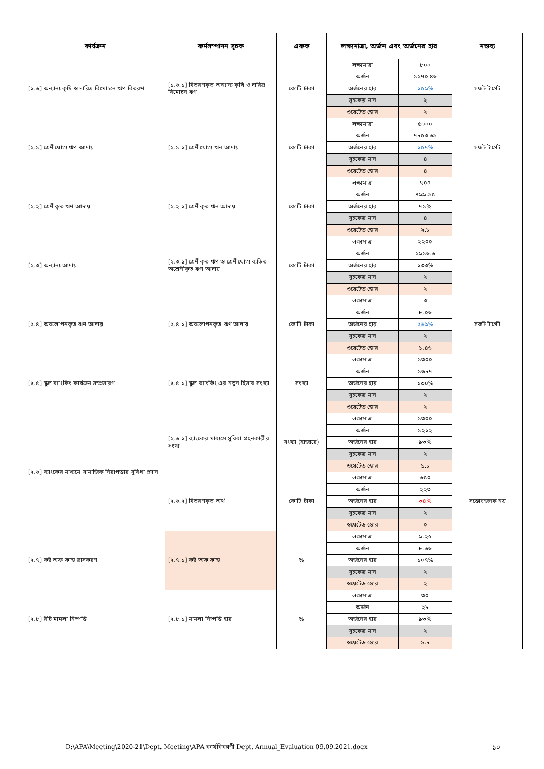| কার্যক্রম | কর্মসম্পাদন সূচক | একক | লক্ষ্যমাত্রা, অর্জন এবং অর্জনের হার | | মন্তব্য |
| --- | --- | --- | --- | --- | --- |
| [১.৬] অন্যান্য কৃষি ও দারিদ্র বিমোচনে ঋণ বিতরণ | [১.৬.১] বিতরণকৃত অন্যান্য কৃষি ও দারিদ্র বিমোচন ঋণ | কোটি টাকা | লক্ষ্যমাত্রা | ৮০০ | সফট টার্গেট |
| | | | অর্জন | ১২৭০.৪৬ | |
| | | | অর্জনের হার | ১৫৯% | |
| | | | সূচকের মান | ২ | |
| | | | ওয়েটেড স্কোর | ২ | |
| [২.১] শ্রেণীযোগ্য ঋণ আদায় | [২.১.১] শ্রেণীযোগ্য ঋন আদায় | কোটি টাকা | লক্ষ্যমাত্রা | ৫০০০ | সফট টার্গেট |
| | | | অর্জন | ৭৮৫৩.৬৯ | |
| | | | অর্জনের হার | ১৫৭% | |
| | | | সূচকের মান | ৪ | |
| | | | ওয়েটেড স্কোর | ৪ | |
| [২.২] শ্রেণীকৃত ঋণ আদায় | [২.২.১] শ্রেণীকৃত ঋন আদায় | কোটি টাকা | লক্ষ্যমাত্রা | ৭০০ | |
| | | | অর্জন | ৪৯৯.৯৫ | |
| | | | অর্জনের হার | ৭১% | |
| | | | সূচকের মান | ৪ | |
| | | | ওয়েটেড স্কোর | ২.৮ | |
| [২.৩] অন্যান্য আদায় | [২.৩.১] শ্রেণীকৃত ঋণ ও শ্রেণীযোগ্য ব্যতিত অশ্রেনীকৃত ঋণ আদায় | কোটি টাকা | লক্ষ্যমাত্রা | ২২০০ | |
| | | | অর্জন | ২৯১৬.৬ | |
| | | | অর্জনের হার | ১৩৩% | |
| | | | সূচকের মান | ২ | |
| | | | ওয়েটেড স্কোর | ২ | |
| [২.৪] অবলোপনকৃত ঋণ আদায় | [২.৪.১] অবলোপনকৃত ঋণ আদায় | কোটি টাকা | লক্ষ্যমাত্রা | ৩ | সফট টার্গেট |
| | | | অর্জন | ৮.০৬ | |
| | | | অর্জনের হার | ২৬৯% | |
| | | | সূচকের মান | ২ | |
| | | | ওয়েটেড স্কোর | ১.৪৬ | |
| [২.৫] স্কুল ব্যাংকিং কার্যক্রম সম্প্রসারণ | [২.৫.১] স্কুল ব্যাংকিং এর নতুন হিসাব সংখ্যা | সংখ্যা | লক্ষ্যমাত্রা | ১৩০০ | |
| | | | অর্জন | ১৬৮৭ | |
| | | | অর্জনের হার | ১৩০% | |
| | | | সূচকের মান | ২ | |
| | | | ওয়েটেড স্কোর | ২ | |
| [২.৬] ব্যাংকের মাধ্যমে সামাজিক নিরাপত্তার সুবিধা প্রদান | [২.৬.১] ব্যাংকের মাধ্যমে সুবিধা গ্রহনকারীর সংখ্যা | সংখ্যা (হাজারে) | লক্ষ্যমাত্রা | ১৩০০ | |
| | | | অর্জন | ১২১২ | |
| | | | অর্জনের হার | ৯৩% | |
| | | | সূচকের মান | ২ | |
| | | | ওয়েটেড স্কোর | ১.৮ | |
| | [২.৬.২] বিতরণকৃত অর্থ | কোটি টাকা | লক্ষ্যমাত্রা | ৬৫০ | সন্তোষজনক নয় |
| | | | অর্জন | ২২৩ | |
| | | | অর্জনের হার | ৩৪% | |
| | | | সূচকের মান | ২ | |
| | | | ওয়েটেড স্কোর | ০ | |
| [২.৭] কষ্ট অফ ফান্ড হ্রাসকরণ | [২.৭.১] কষ্ট অফ ফান্ড | % | লক্ষ্যমাত্রা | ৯.২৫ | |
| | | | অর্জন | ৮.৬৬ | |
| | | | অর্জনের হার | ১০৭% | |
| | | | সূচকের মান | ২ | |
| | | | ওয়েটেড স্কোর | ২ | |
| [২.৮] রীট মামলা নিষ্পত্তি | [২.৮.১] মামলা নিষ্পত্তি হার | % | লক্ষ্যমাত্রা | ৩০ | |
| | | | অর্জন | ২৮ | |
| | | | অর্জনের হার | ৯৩% | |
| | | | সূচকের মান | ২ | |
| | | | ওয়েটেড স্কোর | ১.৮ | |
D:\APA\Meeting\2020-21\Dept. Meeting\APA কার্যবিবরণী Dept. Annual_Evaluation 09.09.2021.docx
১০